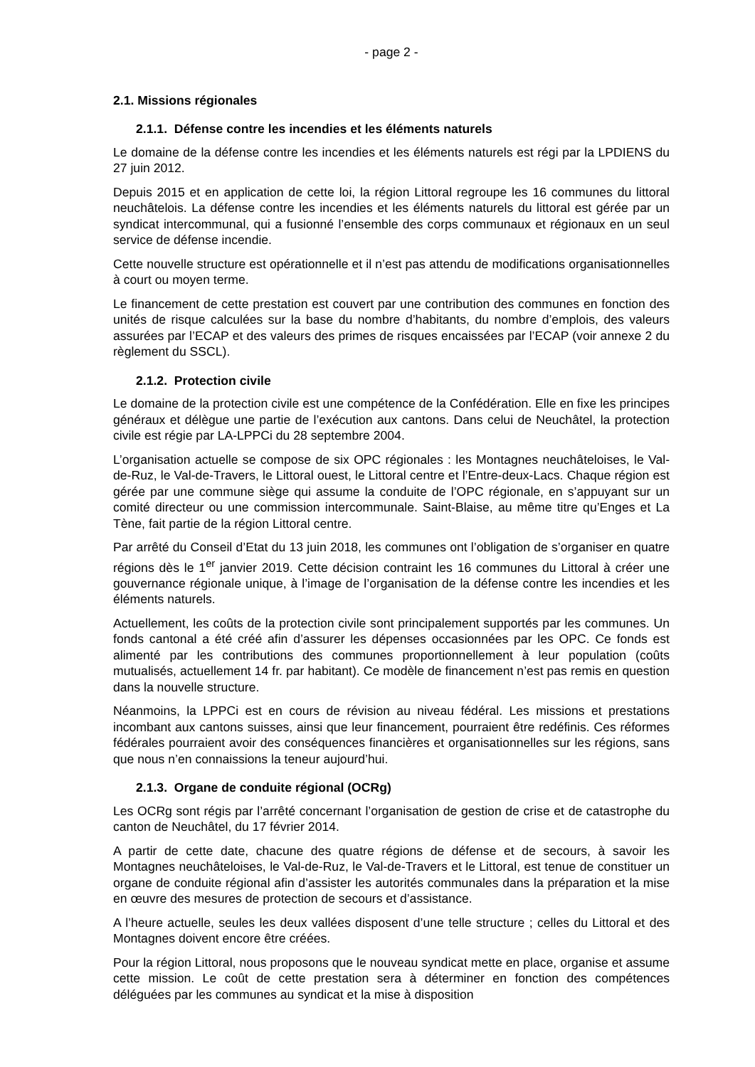- page 2 -
2.1. Missions régionales
2.1.1. Défense contre les incendies et les éléments naturels
Le domaine de la défense contre les incendies et les éléments naturels est régi par la LPDIENS du 27 juin 2012.
Depuis 2015 et en application de cette loi, la région Littoral regroupe les 16 communes du littoral neuchâtelois. La défense contre les incendies et les éléments naturels du littoral est gérée par un syndicat intercommunal, qui a fusionné l’ensemble des corps communaux et régionaux en un seul service de défense incendie.
Cette nouvelle structure est opérationnelle et il n’est pas attendu de modifications organisationnelles à court ou moyen terme.
Le financement de cette prestation est couvert par une contribution des communes en fonction des unités de risque calculées sur la base du nombre d’habitants, du nombre d’emplois, des valeurs assurées par l’ECAP et des valeurs des primes de risques encaissées par l’ECAP (voir annexe 2 du règlement du SSCL).
2.1.2. Protection civile
Le domaine de la protection civile est une compétence de la Confédération. Elle en fixe les principes généraux et délègue une partie de l’exécution aux cantons. Dans celui de Neuchâtel, la protection civile est régie par LA-LPPCi du 28 septembre 2004.
L’organisation actuelle se compose de six OPC régionales : les Montagnes neuchâteloises, le Val-de-Ruz, le Val-de-Travers, le Littoral ouest, le Littoral centre et l’Entre-deux-Lacs. Chaque région est gérée par une commune siège qui assume la conduite de l’OPC régionale, en s’appuyant sur un comité directeur ou une commission intercommunale. Saint-Blaise, au même titre qu’Enges et La Tène, fait partie de la région Littoral centre.
Par arrêté du Conseil d’Etat du 13 juin 2018, les communes ont l’obligation de s’organiser en quatre régions dès le 1<sup>er</sup> janvier 2019. Cette décision contraint les 16 communes du Littoral à créer une gouvernance régionale unique, à l’image de l’organisation de la défense contre les incendies et les éléments naturels.
Actuellement, les coûts de la protection civile sont principalement supportés par les communes. Un fonds cantonal a été créé afin d’assurer les dépenses occasionnées par les OPC. Ce fonds est alimenté par les contributions des communes proportionnellement à leur population (coûts mutualisés, actuellement 14 fr. par habitant). Ce modèle de financement n’est pas remis en question dans la nouvelle structure.
Néanmoins, la LPPCi est en cours de révision au niveau fédéral. Les missions et prestations incombant aux cantons suisses, ainsi que leur financement, pourraient être redéfinis. Ces réformes fédérales pourraient avoir des conséquences financières et organisationnelles sur les régions, sans que nous n’en connaissions la teneur aujourd’hui.
2.1.3. Organe de conduite régional (OCRg)
Les OCRg sont régis par l’arrêté concernant l’organisation de gestion de crise et de catastrophe du canton de Neuchâtel, du 17 février 2014.
A partir de cette date, chacune des quatre régions de défense et de secours, à savoir les Montagnes neuchâteloises, le Val-de-Ruz, le Val-de-Travers et le Littoral, est tenue de constituer un organe de conduite régional afin d’assister les autorités communales dans la préparation et la mise en œuvre des mesures de protection de secours et d’assistance.
A l’heure actuelle, seules les deux vallées disposent d’une telle structure ; celles du Littoral et des Montagnes doivent encore être créées.
Pour la région Littoral, nous proposons que le nouveau syndicat mette en place, organise et assume cette mission. Le coût de cette prestation sera à déterminer en fonction des compétences déléguées par les communes au syndicat et la mise à disposition